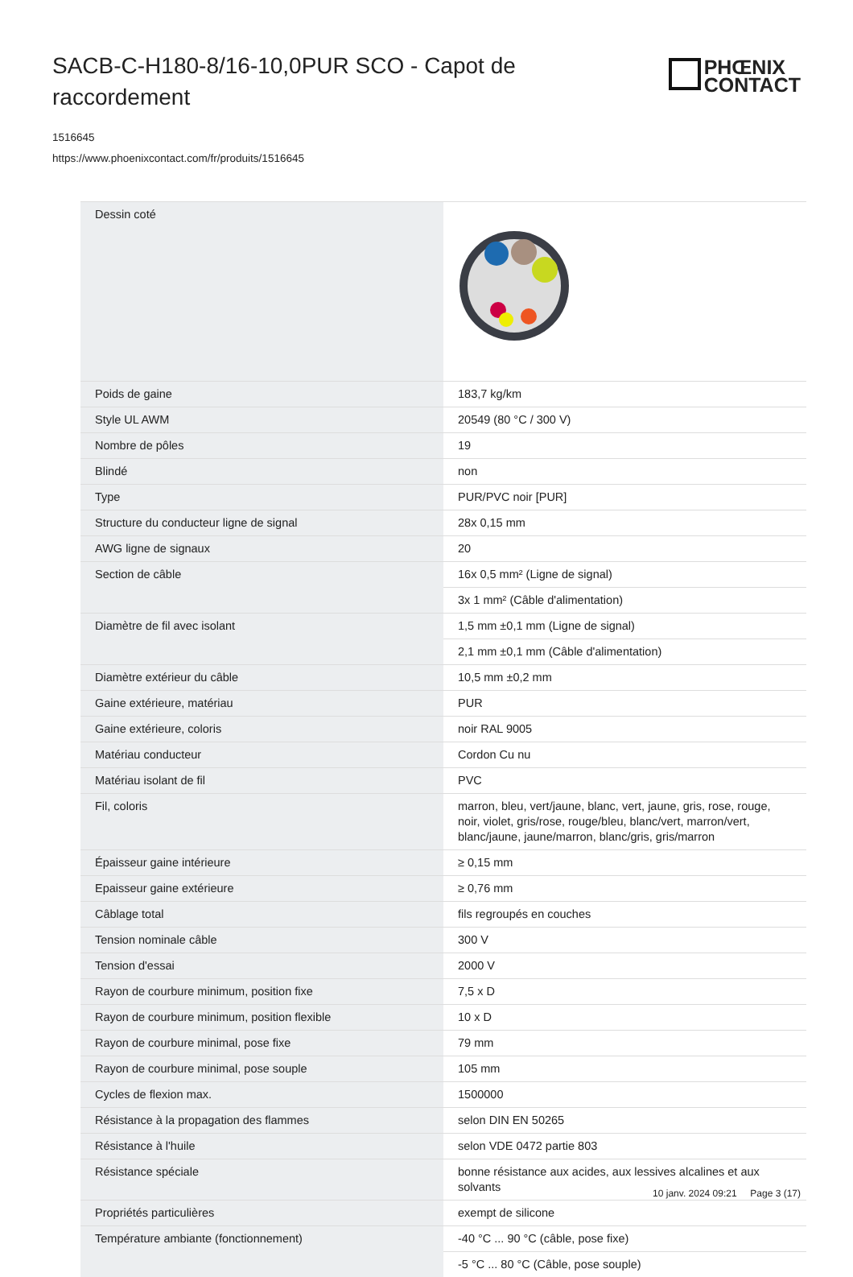SACB-C-H180-8/16-10,0PUR SCO - Capot de raccordement
PHŒNIX
CONTACT
1516645
https://www.phoenixcontact.com/fr/produits/1516645
| Dessin coté | |
| Poids de gaine | 183,7 kg/km |
| Style UL AWM | 20549 (80 °C / 300 V) |
| Nombre de pôles | 19 |
| Blindé | non |
| Type | PUR/PVC noir [PUR] |
| Structure du conducteur ligne de signal | 28x 0,15 mm |
| AWG ligne de signaux | 20 |
| Section de câble | 16x 0,5 mm² (Ligne de signal) |
| | 3x 1 mm² (Câble d'alimentation) |
| Diamètre de fil avec isolant | 1,5 mm ±0,1 mm (Ligne de signal) |
| | 2,1 mm ±0,1 mm (Câble d'alimentation) |
| Diamètre extérieur du câble | 10,5 mm ±0,2 mm |
| Gaine extérieure, matériau | PUR |
| Gaine extérieure, coloris | noir RAL 9005 |
| Matériau conducteur | Cordon Cu nu |
| Matériau isolant de fil | PVC |
| Fil, coloris | marron, bleu, vert/jaune, blanc, vert, jaune, gris, rose, rouge, noir, violet, gris/rose, rouge/bleu, blanc/vert, marron/vert, blanc/jaune, jaune/marron, blanc/gris, gris/marron |
| Épaisseur gaine intérieure | ≥ 0,15 mm |
| Epaisseur gaine extérieure | ≥ 0,76 mm |
| Câblage total | fils regroupés en couches |
| Tension nominale câble | 300 V |
| Tension d'essai | 2000 V |
| Rayon de courbure minimum, position fixe | 7,5 x D |
| Rayon de courbure minimum, position flexible | 10 x D |
| Rayon de courbure minimal, pose fixe | 79 mm |
| Rayon de courbure minimal, pose souple | 105 mm |
| Cycles de flexion max. | 1500000 |
| Résistance à la propagation des flammes | selon DIN EN 50265 |
| Résistance à l'huile | selon VDE 0472 partie 803 |
| Résistance spéciale | bonne résistance aux acides, aux lessives alcalines et aux solvants |
| Propriétés particulières | exempt de silicone |
| Température ambiante (fonctionnement) | -40 °C ... 90 °C (câble, pose fixe) |
| | -5 °C ... 80 °C (Câble, pose souple) |
10 janv. 2024 09:21 Page 3 (17)